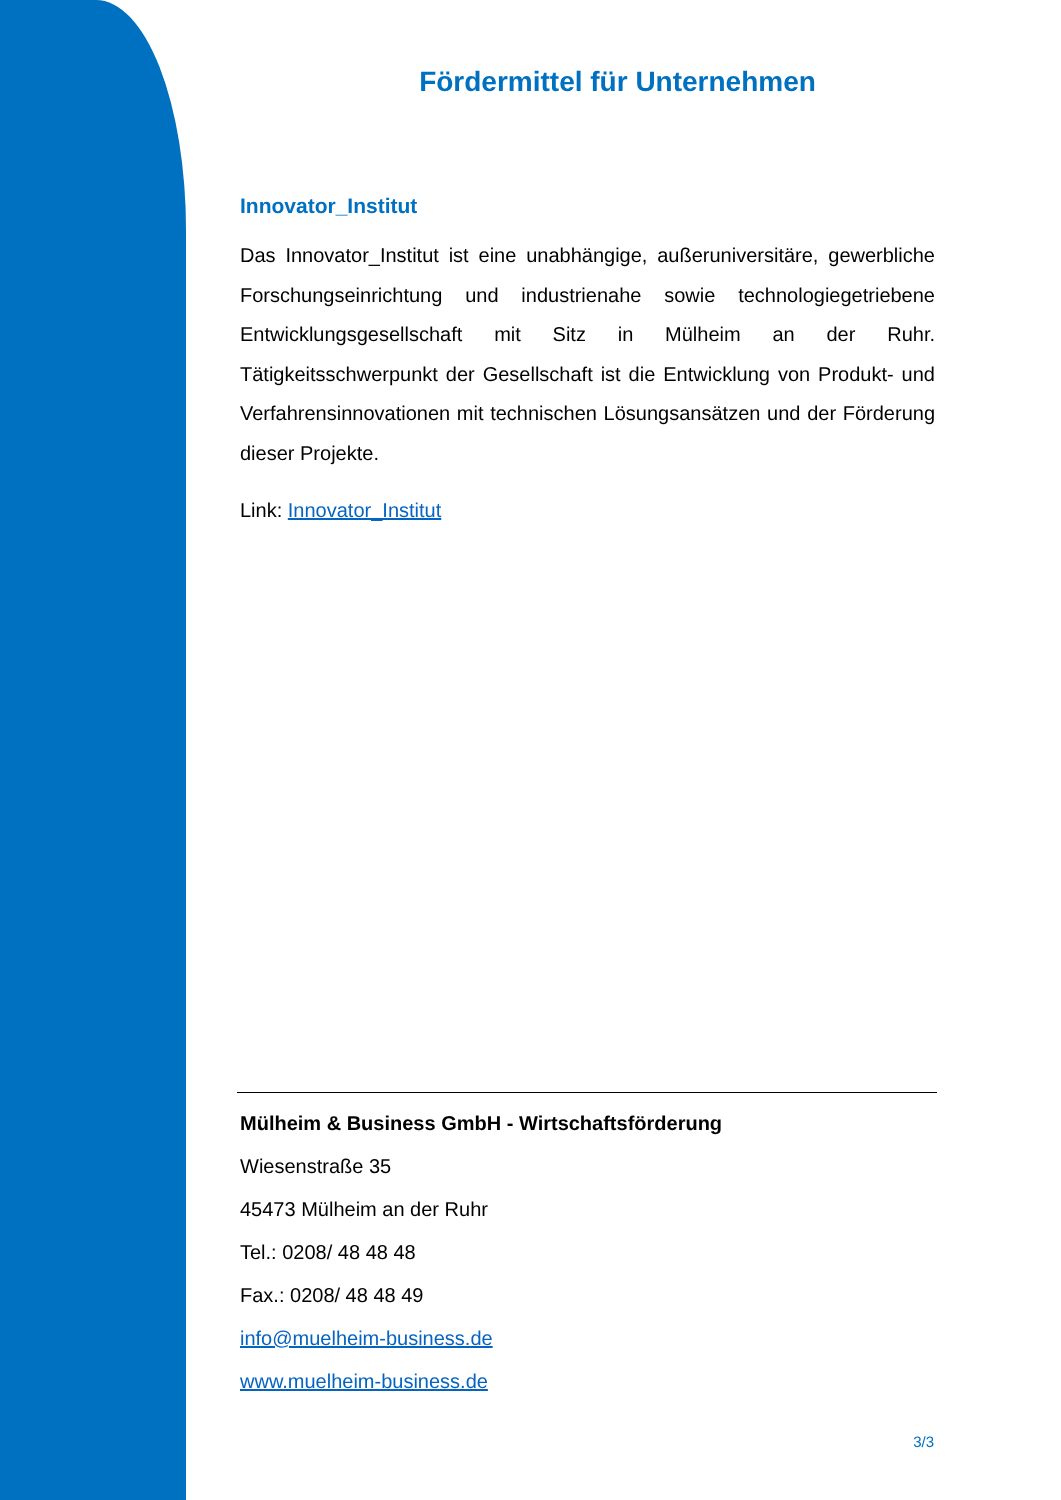Fördermittel für Unternehmen
Innovator_Institut
Das Innovator_Institut ist eine unabhängige, außeruniversitäre, gewerbliche Forschungseinrichtung und industrienahe sowie technologiegetriebene Entwicklungsgesellschaft mit Sitz in Mülheim an der Ruhr. Tätigkeitsschwerpunkt der Gesellschaft ist die Entwicklung von Produkt- und Verfahrensinnovationen mit technischen Lösungsansätzen und der Förderung dieser Projekte.
Link: Innovator_Institut
Mülheim & Business GmbH - Wirtschaftsförderung
Wiesenstraße 35
45473 Mülheim an der Ruhr
Tel.: 0208/ 48 48 48
Fax.: 0208/ 48 48 49
info@muelheim-business.de
www.muelheim-business.de
3/3